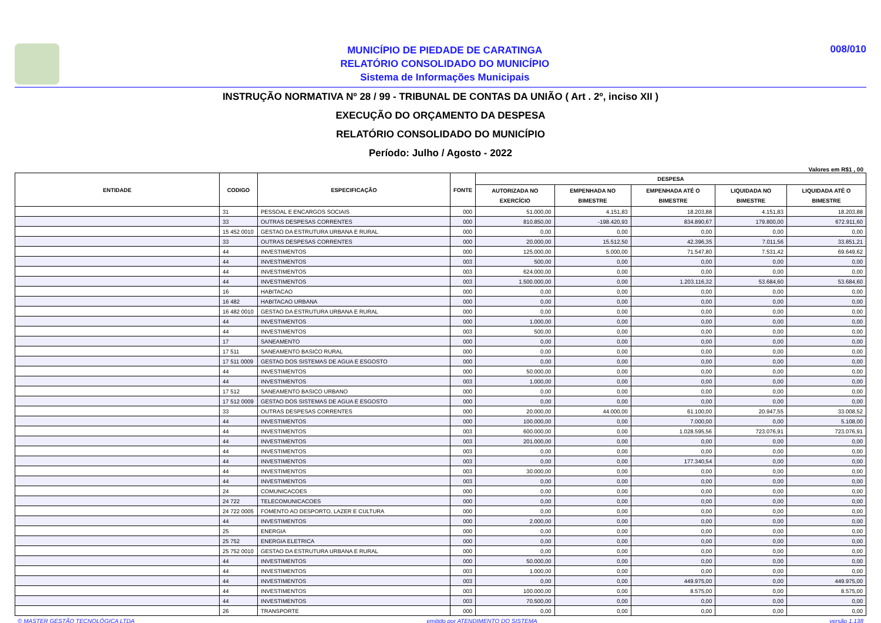MUNICÍPIO DE PIEDADE DE CARATINGA
RELATÓRIO CONSOLIDADO DO MUNICÍPIO
Sistema de Informações Municipais
008/010
INSTRUÇÃO NORMATIVA Nº 28 / 99 - TRIBUNAL DE CONTAS DA UNIÃO ( Art . 2º, inciso XII )
EXECUÇÃO DO ORÇAMENTO DA DESPESA
RELATÓRIO CONSOLIDADO DO MUNICÍPIO
Período: Julho / Agosto - 2022
Valores em R$1 , 00
| ENTIDADE | CODIGO | ESPECIFICAÇÃO | FONTE | DESPESA | | | | |
| --- | --- | --- | --- | --- | --- | --- | --- | --- |
| | | | | AUTORIZADA NO EXERCÍCIO | EMPENHADA NO BIMESTRE | EMPENHADA ATÉ O BIMESTRE | LIQUIDADA NO BIMESTRE | LIQUIDADA ATÉ O BIMESTRE |
| | 31 | PESSOAL E ENCARGOS SOCIAIS | 000 | 51.000,00 | 4.151,83 | 18.203,88 | 4.151,83 | 18.203,88 |
| | 33 | OUTRAS DESPESAS CORRENTES | 000 | 810.850,00 | -198.420,93 | 834.890,67 | 179.800,00 | 672.911,60 |
| | 15 452 0010 | GESTAO DA ESTRUTURA URBANA E RURAL | 000 | 0,00 | 0,00 | 0,00 | 0,00 | 0,00 |
| | 33 | OUTRAS DESPESAS CORRENTES | 000 | 20.000,00 | 15.512,50 | 42.396,35 | 7.011,56 | 33.851,21 |
| | 44 | INVESTIMENTOS | 000 | 125.000,00 | 5.000,00 | 71.547,80 | 7.531,42 | 69.649,62 |
| | 44 | INVESTIMENTOS | 003 | 500,00 | 0,00 | 0,00 | 0,00 | 0,00 |
| | 44 | INVESTIMENTOS | 003 | 624.000,00 | 0,00 | 0,00 | 0,00 | 0,00 |
| | 44 | INVESTIMENTOS | 003 | 1.500.000,00 | 0,00 | 1.203.116,32 | 53.684,60 | 53.684,60 |
| | 16 | HABITACAO | 000 | 0,00 | 0,00 | 0,00 | 0,00 | 0,00 |
| | 16 482 | HABITACAO URBANA | 000 | 0,00 | 0,00 | 0,00 | 0,00 | 0,00 |
| | 16 482 0010 | GESTAO DA ESTRUTURA URBANA E RURAL | 000 | 0,00 | 0,00 | 0,00 | 0,00 | 0,00 |
| | 44 | INVESTIMENTOS | 000 | 1.000,00 | 0,00 | 0,00 | 0,00 | 0,00 |
| | 44 | INVESTIMENTOS | 003 | 500,00 | 0,00 | 0,00 | 0,00 | 0,00 |
| | 17 | SANEAMENTO | 000 | 0,00 | 0,00 | 0,00 | 0,00 | 0,00 |
| | 17 511 | SANEAMENTO BASICO RURAL | 000 | 0,00 | 0,00 | 0,00 | 0,00 | 0,00 |
| | 17 511 0009 | GESTAO DOS SISTEMAS DE AGUA E ESGOSTO | 000 | 0,00 | 0,00 | 0,00 | 0,00 | 0,00 |
| | 44 | INVESTIMENTOS | 000 | 50.000,00 | 0,00 | 0,00 | 0,00 | 0,00 |
| | 44 | INVESTIMENTOS | 003 | 1.000,00 | 0,00 | 0,00 | 0,00 | 0,00 |
| | 17 512 | SANEAMENTO BASICO URBANO | 000 | 0,00 | 0,00 | 0,00 | 0,00 | 0,00 |
| | 17 512 0009 | GESTAO DOS SISTEMAS DE AGUA E ESGOSTO | 000 | 0,00 | 0,00 | 0,00 | 0,00 | 0,00 |
| | 33 | OUTRAS DESPESAS CORRENTES | 000 | 20.000,00 | 44.000,00 | 61.100,00 | 20.947,55 | 33.008,52 |
| | 44 | INVESTIMENTOS | 000 | 100.000,00 | 0,00 | 7.000,00 | 0,00 | 5.108,00 |
| | 44 | INVESTIMENTOS | 003 | 600.000,00 | 0,00 | 1.028.595,56 | 723.076,91 | 723.076,91 |
| | 44 | INVESTIMENTOS | 003 | 201.000,00 | 0,00 | 0,00 | 0,00 | 0,00 |
| | 44 | INVESTIMENTOS | 003 | 0,00 | 0,00 | 0,00 | 0,00 | 0,00 |
| | 44 | INVESTIMENTOS | 003 | 0,00 | 0,00 | 177.340,54 | 0,00 | 0,00 |
| | 44 | INVESTIMENTOS | 003 | 30.000,00 | 0,00 | 0,00 | 0,00 | 0,00 |
| | 44 | INVESTIMENTOS | 003 | 0,00 | 0,00 | 0,00 | 0,00 | 0,00 |
| | 24 | COMUNICACOES | 000 | 0,00 | 0,00 | 0,00 | 0,00 | 0,00 |
| | 24 722 | TELECOMUNICACOES | 000 | 0,00 | 0,00 | 0,00 | 0,00 | 0,00 |
| | 24 722 0005 | FOMENTO AO DESPORTO, LAZER E CULTURA | 000 | 0,00 | 0,00 | 0,00 | 0,00 | 0,00 |
| | 44 | INVESTIMENTOS | 000 | 2.000,00 | 0,00 | 0,00 | 0,00 | 0,00 |
| | 25 | ENERGIA | 000 | 0,00 | 0,00 | 0,00 | 0,00 | 0,00 |
| | 25 752 | ENERGIA ELETRICA | 000 | 0,00 | 0,00 | 0,00 | 0,00 | 0,00 |
| | 25 752 0010 | GESTAO DA ESTRUTURA URBANA E RURAL | 000 | 0,00 | 0,00 | 0,00 | 0,00 | 0,00 |
| | 44 | INVESTIMENTOS | 000 | 50.000,00 | 0,00 | 0,00 | 0,00 | 0,00 |
| | 44 | INVESTIMENTOS | 003 | 1.000,00 | 0,00 | 0,00 | 0,00 | 0,00 |
| | 44 | INVESTIMENTOS | 003 | 0,00 | 0,00 | 449.975,00 | 0,00 | 449.975,00 |
| | 44 | INVESTIMENTOS | 003 | 100.000,00 | 0,00 | 8.575,00 | 0,00 | 8.575,00 |
| | 44 | INVESTIMENTOS | 003 | 70.500,00 | 0,00 | 0,00 | 0,00 | 0,00 |
| | 26 | TRANSPORTE | 000 | 0,00 | 0,00 | 0,00 | 0,00 | 0,00 |
© MASTER GESTÃO TECNOLÓGICA LTDA emitido por ATENDIMENTO DO SISTEMA versão 1.138